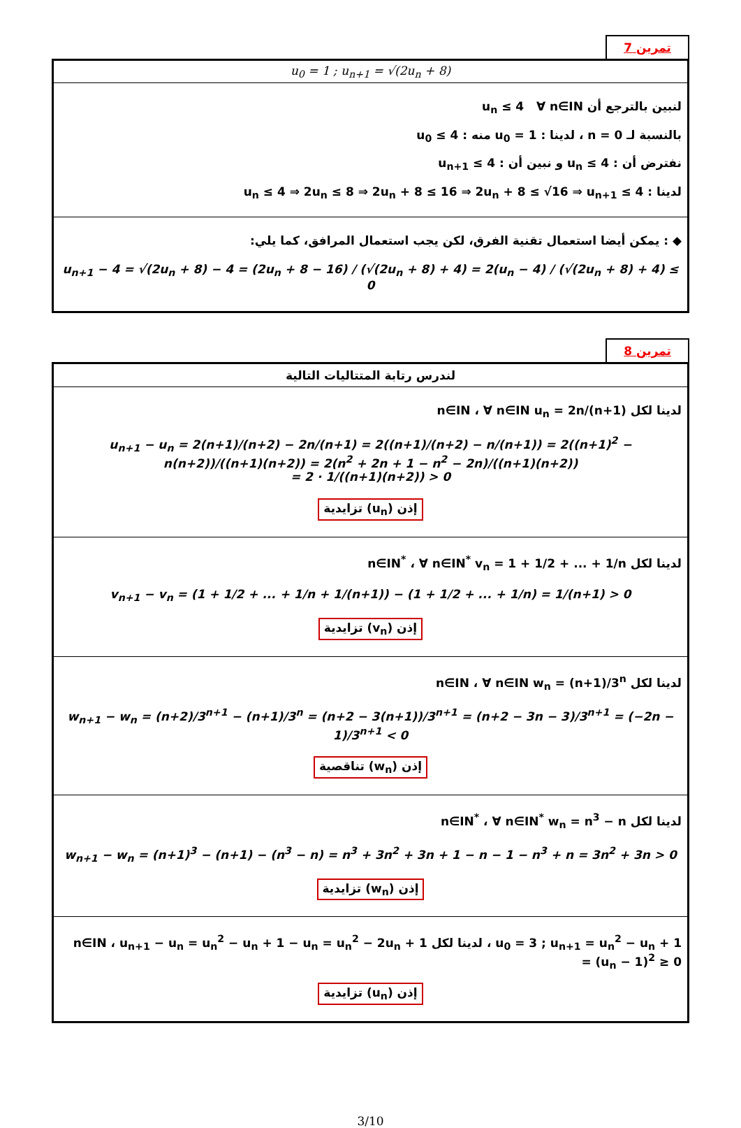تمرين 7
| u<sub>0</sub> = 1 ; u<sub>n+1</sub> = √(2u<sub>n</sub> + 8) |
| لنبين بالترجع أن u<sub>n</sub> ≤ 4 ∀ n∈IN بالنسبة لـ n = 0 ، لدينا : u<sub>0</sub> = 1 منه : u<sub>0</sub> ≤ 4 نفترض أن : u<sub>n</sub> ≤ 4 و نبين أن : u<sub>n+1</sub> ≤ 4 لدينا : u<sub>n</sub> ≤ 4 ⇒ 2u<sub>n</sub> ≤ 8 ⇒ 2u<sub>n</sub> + 8 ≤ 16 ⇒ 2u<sub>n</sub> + 8 ≤ √16 ⇒ u<sub>n+1</sub> ≤ 4 |
| ◆ : يمكن أيضا استعمال تقنية الفرق، لكن يجب استعمال المرافق، كما يلي: u<sub>n+1</sub> − 4 = √(2u<sub>n</sub> + 8) − 4 = (2u<sub>n</sub> + 8 − 16) / (√(2u<sub>n</sub> + 8) + 4) = 2(u<sub>n</sub> − 4) / (√(2u<sub>n</sub> + 8) + 4) ≤ 0 |
تمرين 8
| لندرس رتابة المتتاليات التالية |
| لدينا لكل n∈IN ، ∀ n∈IN u<sub>n</sub> = 2n/(n+1) u<sub>n+1</sub> − u<sub>n</sub> = 2(n+1)/(n+2) − 2n/(n+1) = 2((n+1)/(n+2) − n/(n+1)) = 2((n+1)<sup>2</sup> − n(n+2))/((n+1)(n+2)) = 2(n<sup>2</sup> + 2n + 1 − n<sup>2</sup> − 2n)/((n+1)(n+2)) = 2 · 1/((n+1)(n+2)) > 0 إذن (u<sub>n</sub>) تزايدية |
| لدينا لكل n∈IN<sup>*</sup> ، ∀ n∈IN<sup>*</sup> v<sub>n</sub> = 1 + 1/2 + ... + 1/n v<sub>n+1</sub> − v<sub>n</sub> = (1 + 1/2 + ... + 1/n + 1/(n+1)) − (1 + 1/2 + ... + 1/n) = 1/(n+1) > 0 إذن (v<sub>n</sub>) تزايدية |
| لدينا لكل n∈IN ، ∀ n∈IN w<sub>n</sub> = (n+1)/3<sup>n</sup> w<sub>n+1</sub> − w<sub>n</sub> = (n+2)/3<sup>n+1</sup> − (n+1)/3<sup>n</sup> = (n+2 − 3(n+1))/3<sup>n+1</sup> = (n+2 − 3n − 3)/3<sup>n+1</sup> = (−2n − 1)/3<sup>n+1</sup> < 0 إذن (w<sub>n</sub>) تناقصية |
| لدينا لكل n∈IN<sup>*</sup> ، ∀ n∈IN<sup>*</sup> w<sub>n</sub> = n<sup>3</sup> − n w<sub>n+1</sub> − w<sub>n</sub> = (n+1)<sup>3</sup> − (n+1) − (n<sup>3</sup> − n) = n<sup>3</sup> + 3n<sup>2</sup> + 3n + 1 − n − 1 − n<sup>3</sup> + n = 3n<sup>2</sup> + 3n > 0 إذن (w<sub>n</sub>) تزايدية |
| u<sub>0</sub> = 3 ; u<sub>n+1</sub> = u<sub>n</sub><sup>2</sup> − u<sub>n</sub> + 1 ، لدينا لكل n∈IN ، u<sub>n+1</sub> − u<sub>n</sub> = u<sub>n</sub><sup>2</sup> − u<sub>n</sub> + 1 − u<sub>n</sub> = u<sub>n</sub><sup>2</sup> − 2u<sub>n</sub> + 1 = (u<sub>n</sub> − 1)<sup>2</sup> ≥ 0 إذن (u<sub>n</sub>) تزايدية |
3/10